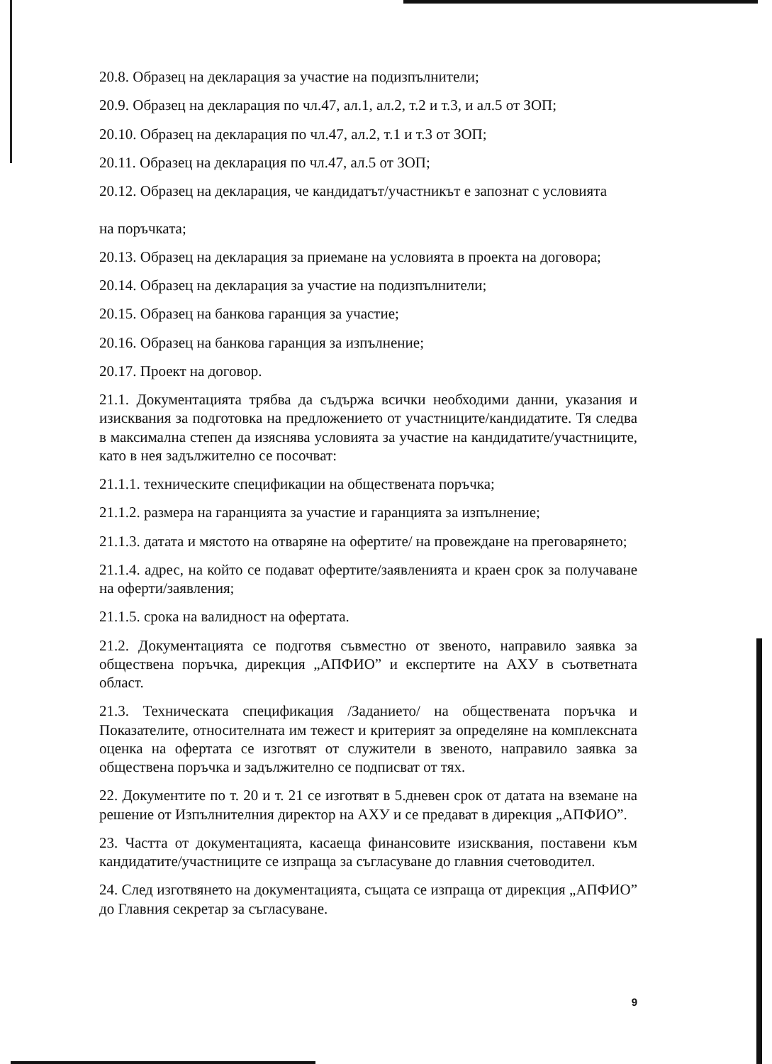20.8. Образец на декларация за участие на подизпълнители;
20.9. Образец на декларация по чл.47, ал.1, ал.2, т.2 и т.3, и ал.5 от ЗОП;
20.10. Образец на декларация по чл.47, ал.2, т.1 и т.3 от ЗОП;
20.11. Образец на декларация по чл.47, ал.5 от ЗОП;
20.12. Образец на декларация, че кандидатът/участникът е запознат с условията
на поръчката;
20.13. Образец на декларация за приемане на условията в проекта на договора;
20.14. Образец на декларация за участие на подизпълнители;
20.15. Образец на банкова гаранция за участие;
20.16. Образец на банкова гаранция за изпълнение;
20.17. Проект на договор.
21.1. Документацията трябва да съдържа всички необходими данни, указания и изисквания за подготовка на предложението от участниците/кандидатите. Тя следва в максимална степен да изяснява условията за участие на кандидатите/участниците, като в нея задължително се посочват:
21.1.1. техническите спецификации на обществената поръчка;
21.1.2. размера на гаранцията за участие и гаранцията за изпълнение;
21.1.3. датата и мястото на отваряне на офертите/ на провеждане на преговарянето;
21.1.4. адрес, на който се подават офертите/заявленията и краен срок за получаване на оферти/заявления;
21.1.5. срока на валидност на офертата.
21.2. Документацията се подготвя съвместно от звеното, направило заявка за обществена поръчка, дирекция „АПФИО” и експертите на АХУ в съответната област.
21.3. Техническата спецификация /Заданието/ на обществената поръчка и Показателите, относителната им тежест и критерият за определяне на комплексната оценка на офертата се изготвят от служители в звеното, направило заявка за обществена поръчка и задължително се подписват от тях.
22. Документите по т. 20 и т. 21 се изготвят в 5.дневен срок от датата на вземане на решение от Изпълнителния директор на АХУ и се предават в дирекция „АПФИО”.
23. Частта от документацията, касаеща финансовите изисквания, поставени към кандидатите/участниците се изпраща за съгласуване до главния счетоводител.
24. След изготвянето на документацията, същата се изпраща от дирекция „АПФИО” до Главния секретар за съгласуване.
9